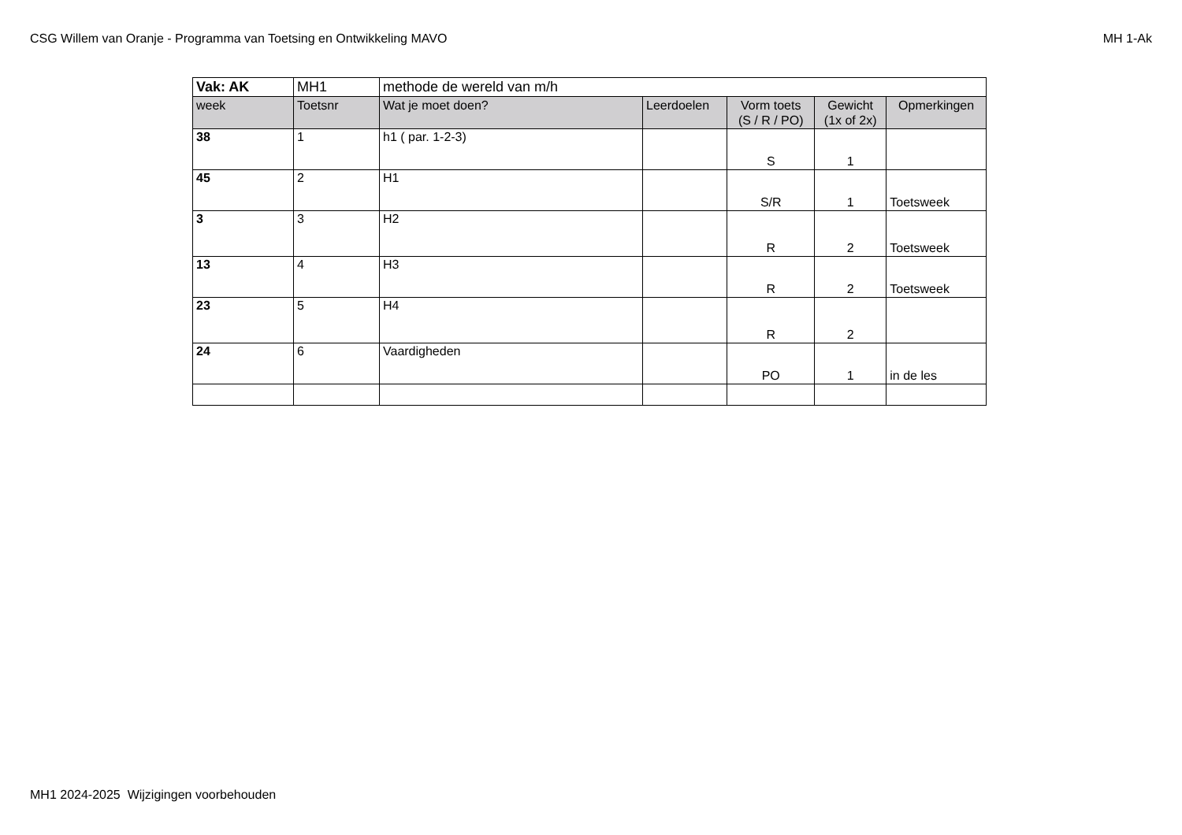CSG Willem van Oranje - Programma van Toetsing en Ontwikkeling MAVO MH 1-Ak
| Vak: AK | MH1 | methode de wereld van m/h | | | | |
| week | Toetsnr | Wat je moet doen? | Leerdoelen | Vorm toets (S / R / PO) | Gewicht (1x of 2x) | Opmerkingen |
| 38 | 1 | h1 ( par. 1-2-3) | | S | 1 | |
| 45 | 2 | H1 | | S/R | 1 | Toetsweek |
| 3 | 3 | H2 | | R | 2 | Toetsweek |
| 13 | 4 | H3 | | R | 2 | Toetsweek |
| 23 | 5 | H4 | | R | 2 | |
| 24 | 6 | Vaardigheden | | PO | 1 | in de les |
MH1 2024-2025 Wijzigingen voorbehouden